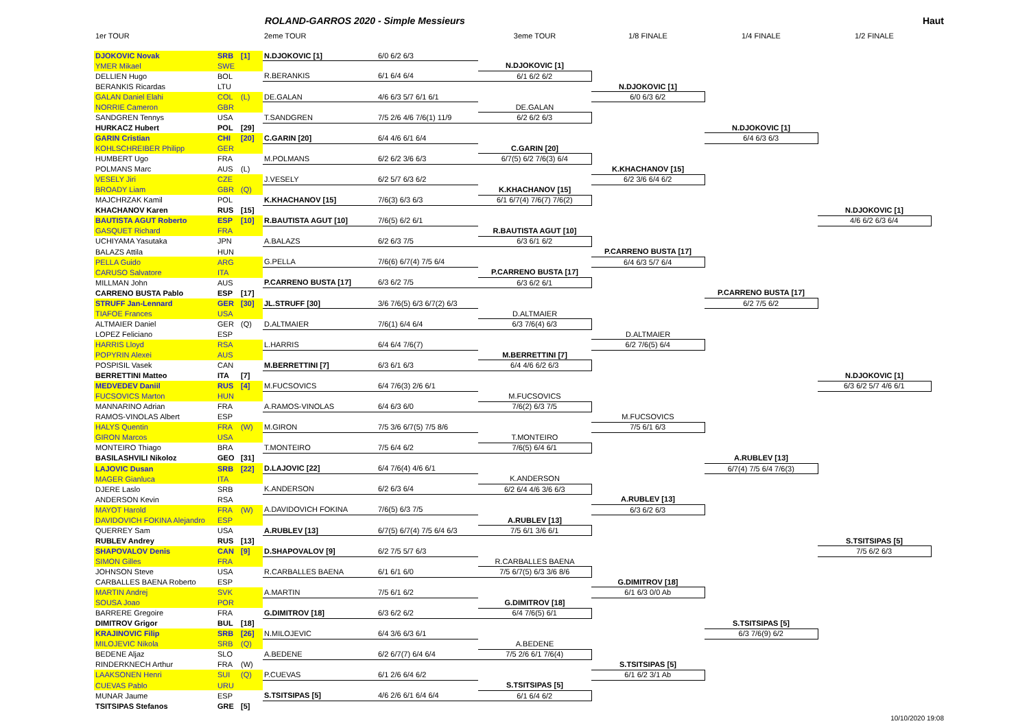ROLAND-GARROS 2020 - Simple Messieurs Haut
| 1er TOUR | | | 2eme TOUR | | 3eme TOUR | 1/8 FINALE | 1/4 FINALE | 1/2 FINALE |
| --- | --- | --- | --- | --- | --- | --- | --- | --- |
| DJOKOVIC Novak | SRB | [1] | N.DJOKOVIC [1] | 6/0 6/2 6/3 | | | | |
| YMER Mikael | SWE | | | | N.DJOKOVIC [1] | | | |
| DELLIEN Hugo | BOL | | R.BERANKIS | 6/1 6/4 6/4 | 6/1 6/2 6/2 | | | |
| BERANKIS Ricardas | LTU | | | | | N.DJOKOVIC [1] | | |
| GALAN Daniel Elahi | COL | (L) | DE.GALAN | 4/6 6/3 5/7 6/1 6/1 | | 6/0 6/3 6/2 | | |
| NORRIE Cameron | GBR | | | | DE.GALAN | | | |
| SANDGREN Tennys | USA | | T.SANDGREN | 7/5 2/6 4/6 7/6(1) 11/9 | 6/2 6/2 6/3 | | | |
| HURKACZ Hubert | POL | [29] | | | | | N.DJOKOVIC [1] | |
| GARIN Cristian | CHI | [20] | C.GARIN [20] | 6/4 4/6 6/1 6/4 | | | 6/4 6/3 6/3 | |
| KOHLSCHREIBER Philipp | GER | | | | C.GARIN [20] | | | |
| HUMBERT Ugo | FRA | | M.POLMANS | 6/2 6/2 3/6 6/3 | 6/7(5) 6/2 7/6(3) 6/4 | | | |
| POLMANS Marc | AUS | (L) | | | | K.KHACHANOV [15] | | |
| VESELY Jiri | CZE | | J.VESELY | 6/2 5/7 6/3 6/2 | | 6/2 3/6 6/4 6/2 | | |
| BROADY Liam | GBR | (Q) | | | K.KHACHANOV [15] | | | |
| MAJCHRZAK Kamil | POL | | K.KHACHANOV [15] | 7/6(3) 6/3 6/3 | 6/1 6/7(4) 7/6(7) 7/6(2) | | | |
| KHACHANOV Karen | RUS | [15] | | | | | | N.DJOKOVIC [1] |
| BAUTISTA AGUT Roberto | ESP | [10] | R.BAUTISTA AGUT [10] | 7/6(5) 6/2 6/1 | | | | 4/6 6/2 6/3 6/4 |
| GASQUET Richard | FRA | | | | R.BAUTISTA AGUT [10] | | | |
| UCHIYAMA Yasutaka | JPN | | A.BALAZS | 6/2 6/3 7/5 | 6/3 6/1 6/2 | | | |
| BALAZS Attila | HUN | | | | | P.CARRENO BUSTA [17] | | |
| PELLA Guido | ARG | | G.PELLA | 7/6(6) 6/7(4) 7/5 6/4 | | 6/4 6/3 5/7 6/4 | | |
| CARUSO Salvatore | ITA | | | | P.CARRENO BUSTA [17] | | | |
| MILLMAN John | AUS | | P.CARRENO BUSTA [17] | 6/3 6/2 7/5 | 6/3 6/2 6/1 | | | |
| CARRENO BUSTA Pablo | ESP | [17] | | | | | P.CARRENO BUSTA [17] | |
| STRUFF Jan-Lennard | GER | [30] | JL.STRUFF [30] | 3/6 7/6(5) 6/3 6/7(2) 6/3 | | | 6/2 7/5 6/2 | |
| TIAFOE Frances | USA | | | | D.ALTMAIER | | | |
| ALTMAIER Daniel | GER | (Q) | D.ALTMAIER | 7/6(1) 6/4 6/4 | 6/3 7/6(4) 6/3 | | | |
| LOPEZ Feliciano | ESP | | | | | D.ALTMAIER | | |
| HARRIS Lloyd | RSA | | L.HARRIS | 6/4 6/4 7/6(7) | | 6/2 7/6(5) 6/4 | | |
| POPYRIN Alexei | AUS | | | | M.BERRETTINI [7] | | | |
| POSPISIL Vasek | CAN | | M.BERRETTINI [7] | 6/3 6/1 6/3 | 6/4 4/6 6/2 6/3 | | | |
| BERRETTINI Matteo | ITA | [7] | | | | | | N.DJOKOVIC [1] |
| MEDVEDEV Daniil | RUS | [4] | M.FUCSOVICS | 6/4 7/6(3) 2/6 6/1 | | | | 6/3 6/2 5/7 4/6 6/1 |
| FUCSOVICS Marton | HUN | | | | M.FUCSOVICS | | | |
| MANNARINO Adrian | FRA | | A.RAMOS-VINOLAS | 6/4 6/3 6/0 | 7/6(2) 6/3 7/5 | | | |
| RAMOS-VINOLAS Albert | ESP | | | | | M.FUCSOVICS | | |
| HALYS Quentin | FRA | (W) | M.GIRON | 7/5 3/6 6/7(5) 7/5 8/6 | | 7/5 6/1 6/3 | | |
| GIRON Marcos | USA | | | | T.MONTEIRO | | | |
| MONTEIRO Thiago | BRA | | T.MONTEIRO | 7/5 6/4 6/2 | 7/6(5) 6/4 6/1 | | | |
| BASILASHVILI Nikoloz | GEO | [31] | | | | | A.RUBLEV [13] | |
| LAJOVIC Dusan | SRB | [22] | D.LAJOVIC [22] | 6/4 7/6(4) 4/6 6/1 | | | 6/7(4) 7/5 6/4 7/6(3) | |
| MAGER Gianluca | ITA | | | | K.ANDERSON | | | |
| DJERE Laslo | SRB | | K.ANDERSON | 6/2 6/3 6/4 | 6/2 6/4 4/6 3/6 6/3 | | | |
| ANDERSON Kevin | RSA | | | | | A.RUBLEV [13] | | |
| MAYOT Harold | FRA | (W) | A.DAVIDOVICH FOKINA | 7/6(5) 6/3 7/5 | | 6/3 6/2 6/3 | | |
| DAVIDOVICH FOKINA Alejandro | ESP | | | | A.RUBLEV [13] | | | |
| QUERREY Sam | USA | | A.RUBLEV [13] | 6/7(5) 6/7(4) 7/5 6/4 6/3 | 7/5 6/1 3/6 6/1 | | | |
| RUBLEV Andrey | RUS | [13] | | | | | | S.TSITSIPAS [5] |
| SHAPOVALOV Denis | CAN | [9] | D.SHAPOVALOV [9] | 6/2 7/5 5/7 6/3 | | | | 7/5 6/2 6/3 |
| SIMON Gilles | FRA | | | | R.CARBALLES BAENA | | | |
| JOHNSON Steve | USA | | R.CARBALLES BAENA | 6/1 6/1 6/0 | 7/5 6/7(5) 6/3 3/6 8/6 | | | |
| CARBALLES BAENA Roberto | ESP | | | | | G.DIMITROV [18] | | |
| MARTIN Andrej | SVK | | A.MARTIN | 7/5 6/1 6/2 | | 6/1 6/3 0/0 Ab | | |
| SOUSA Joao | POR | | | | G.DIMITROV [18] | | | |
| BARRERE Gregoire | FRA | | G.DIMITROV [18] | 6/3 6/2 6/2 | 6/4 7/6(5) 6/1 | | | |
| DIMITROV Grigor | BUL | [18] | | | | | S.TSITSIPAS [5] | |
| KRAJINOVIC Filip | SRB | [26] | N.MILOJEVIC | 6/4 3/6 6/3 6/1 | | | 6/3 7/6(9) 6/2 | |
| MILOJEVIC Nikola | SRB | (Q) | | | A.BEDENE | | | |
| BEDENE Aljaz | SLO | | A.BEDENE | 6/2 6/7(7) 6/4 6/4 | 7/5 2/6 6/1 7/6(4) | | | |
| RINDERKNECH Arthur | FRA | (W) | | | | S.TSITSIPAS [5] | | |
| LAAKSONEN Henri | SUI | (Q) | P.CUEVAS | 6/1 2/6 6/4 6/2 | | 6/1 6/2 3/1 Ab | | |
| CUEVAS Pablo | URU | | | | S.TSITSIPAS [5] | | | |
| MUNAR Jaume | ESP | | S.TSITSIPAS [5] | 4/6 2/6 6/1 6/4 6/4 | 6/1 6/4 6/2 | | | |
| TSITSIPAS Stefanos | GRE | [5] | | | | | | |
10/10/2020 19:08